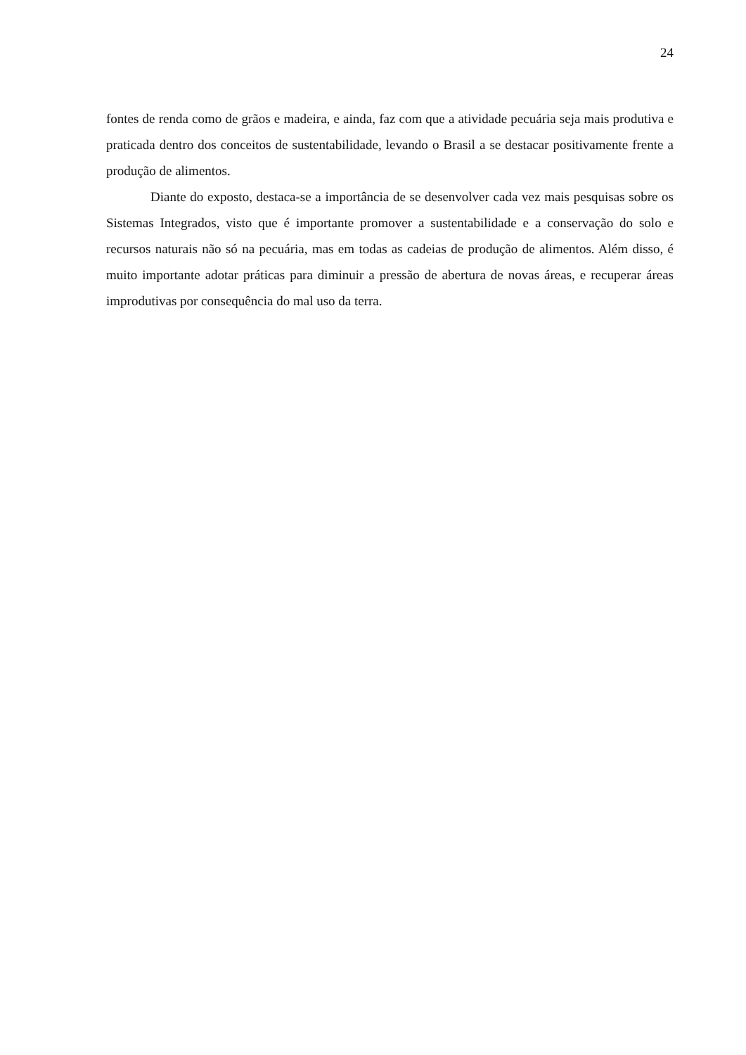24
fontes de renda como de grãos e madeira, e ainda, faz com que a atividade pecuária seja mais produtiva e praticada dentro dos conceitos de sustentabilidade, levando o Brasil a se destacar positivamente frente a produção de alimentos.
Diante do exposto, destaca-se a importância de se desenvolver cada vez mais pesquisas sobre os Sistemas Integrados, visto que é importante promover a sustentabilidade e a conservação do solo e recursos naturais não só na pecuária, mas em todas as cadeias de produção de alimentos. Além disso, é muito importante adotar práticas para diminuir a pressão de abertura de novas áreas, e recuperar áreas improdutivas por consequência do mal uso da terra.